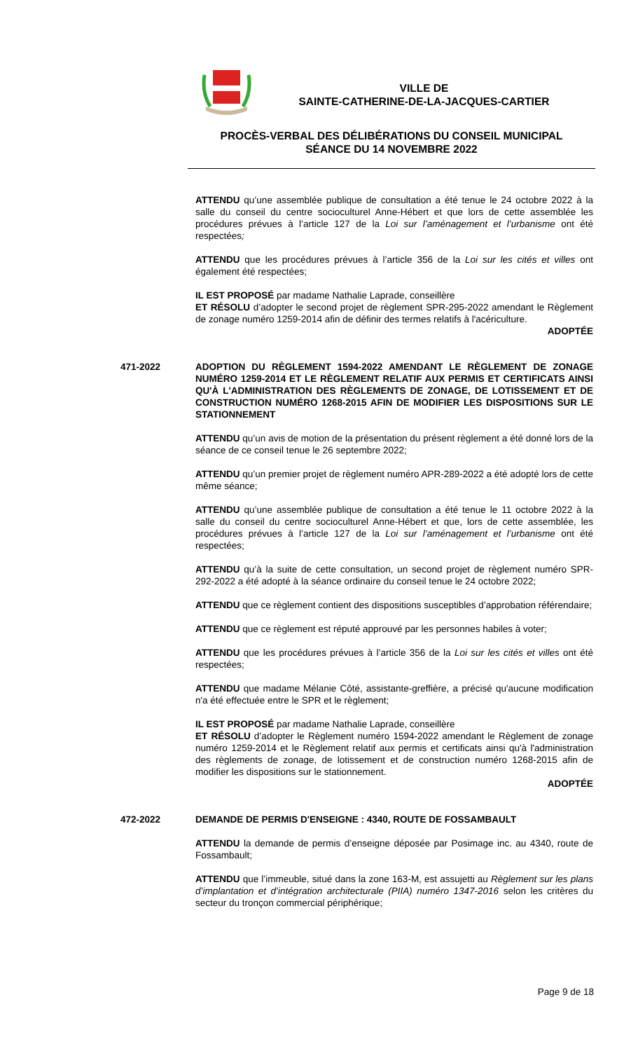VILLE DE
SAINTE-CATHERINE-DE-LA-JACQUES-CARTIER
PROCÈS-VERBAL DES DÉLIBÉRATIONS DU CONSEIL MUNICIPAL
SÉANCE DU 14 NOVEMBRE 2022
ATTENDU qu’une assemblée publique de consultation a été tenue le 24 octobre 2022 à la salle du conseil du centre socioculturel Anne-Hébert et que lors de cette assemblée les procédures prévues à l’article 127 de la Loi sur l’aménagement et l’urbanisme ont été respectées;
ATTENDU que les procédures prévues à l’article 356 de la Loi sur les cités et villes ont également été respectées;
IL EST PROPOSÉ par madame Nathalie Laprade, conseillère
ET RÉSOLU d’adopter le second projet de règlement SPR-295-2022 amendant le Règlement de zonage numéro 1259-2014 afin de définir des termes relatifs à l'acériculture.
ADOPTÉE
471-2022 ADOPTION DU RÈGLEMENT 1594-2022 AMENDANT LE RÈGLEMENT DE ZONAGE NUMÉRO 1259-2014 ET LE RÈGLEMENT RELATIF AUX PERMIS ET CERTIFICATS AINSI QU'À L'ADMINISTRATION DES RÈGLEMENTS DE ZONAGE, DE LOTISSEMENT ET DE CONSTRUCTION NUMÉRO 1268-2015 AFIN DE MODIFIER LES DISPOSITIONS SUR LE STATIONNEMENT
ATTENDU qu’un avis de motion de la présentation du présent règlement a été donné lors de la séance de ce conseil tenue le 26 septembre 2022;
ATTENDU qu’un premier projet de règlement numéro APR-289-2022 a été adopté lors de cette même séance;
ATTENDU qu’une assemblée publique de consultation a été tenue le 11 octobre 2022 à la salle du conseil du centre socioculturel Anne-Hébert et que, lors de cette assemblée, les procédures prévues à l’article 127 de la Loi sur l’aménagement et l’urbanisme ont été respectées;
ATTENDU qu’à la suite de cette consultation, un second projet de règlement numéro SPR-292-2022 a été adopté à la séance ordinaire du conseil tenue le 24 octobre 2022;
ATTENDU que ce règlement contient des dispositions susceptibles d’approbation référendaire;
ATTENDU que ce règlement est réputé approuvé par les personnes habiles à voter;
ATTENDU que les procédures prévues à l’article 356 de la Loi sur les cités et villes ont été respectées;
ATTENDU que madame Mélanie Côté, assistante-greffière, a précisé qu'aucune modification n'a été effectuée entre le SPR et le règlement;
IL EST PROPOSÉ par madame Nathalie Laprade, conseillère
ET RÉSOLU d’adopter le Règlement numéro 1594-2022 amendant le Règlement de zonage numéro 1259-2014 et le Règlement relatif aux permis et certificats ainsi qu'à l'administration des règlements de zonage, de lotissement et de construction numéro 1268-2015 afin de modifier les dispositions sur le stationnement.
ADOPTÉE
472-2022 DEMANDE DE PERMIS D'ENSEIGNE : 4340, ROUTE DE FOSSAMBAULT
ATTENDU la demande de permis d’enseigne déposée par Posimage inc. au 4340, route de Fossambault;
ATTENDU que l’immeuble, situé dans la zone 163-M, est assujetti au Règlement sur les plans d’implantation et d’intégration architecturale (PIIA) numéro 1347-2016 selon les critères du secteur du tronçon commercial périphérique;
Page 9 de 18